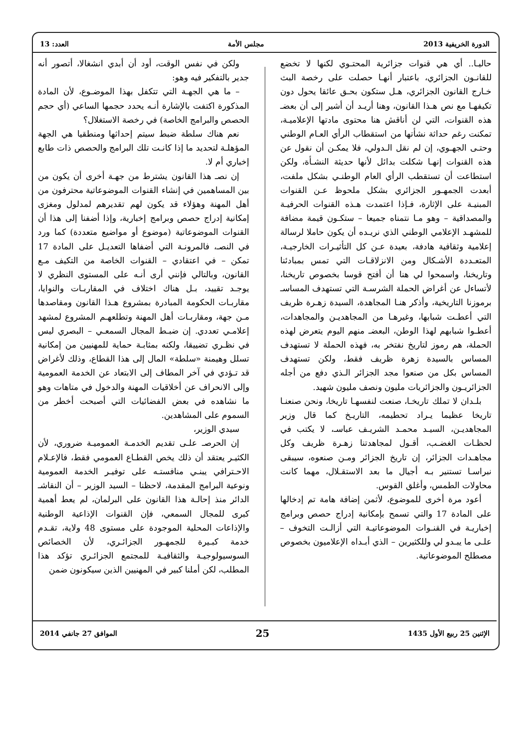الدورة الخريفية 2013 مجلس الأمة العدد: 13
حاليـا.. أي هي قنوات جزائرية المحتـوي لكنها لا تخضع للقانـون الجزائري، باعتبار أنهـا حصلت على رخصة البث خـارج القانون الجزائري، هـل ستكون بحـق عائقا يحول دون تكيفهـا مع نص هـذا القانون، وهنا أريـد أن أشير إلى أن بعضـ هذه القنوات، التي لن أناقش هنا محتوى مادتها الإعلاميـة، تمكنت رغم حداثة نشأتها من استقطاب الرأي العـام الوطني وحتـى الجهـوي، إن لم نقل الـدولي، فلا يمكـن أن نقول عن هذه القنوات إنهـا شكلت بدائل لأنها حديثة النشـأة، ولكن استطاعت أن تستقطب الرأي العام الوطنـي بشكل ملفت، أبعدت الجمهـور الجزائري بشكل ملحوظ عـن القنوات المبنيـة على الإثارة، فـإذا اعتمدت هـذه القنوات الحرفيـة والمصداقية – وهو مـا نتمناه جميعا – ستكـون قيمة مضافة للمشهـد الإعلامي الوطني الذي نريـده أن يكون حاملا لرسالة إعلامية وثقافية هادفة، بعيدة عـن كل التأثيـرات الخارجيـة، المتعـددة الأشـكال ومن الانزلاقـات التي تمس بمبادئنا وتاريخنا، واسمحوا لي هنا أن أفتح قوسا بخصوص تاريخنا، لأتساءل عن أغراض الحملة الشرسـة التي تستهدف المساسـ برموزنا التاريخية، وأذكر هنـا المجاهدة، السيدة زهـرة ظريف التي أعطـت شبابها، وغيرهـا من المجاهديـن والمجاهدات، أعطـوا شبابهم لهذا الوطن، البعضـ منهم اليوم يتعرض لهذه الحملة، هم رموز لتاريخ نفتخر به، فهذه الحملة لا تستهدف المساس بالسيدة زهرة ظريف فقط، ولكن تستهدف المساس بكل من صنعوا مجد الجزائر الـذي دفع من أجله الجزائريـون والجزائريات مليون ونصف مليون شهيد.
بلـدان لا تملك تاريخـا، صنعت لنفسهـا تاريخا، ونحن صنعنـا تاريخا عظيما يـراد تحطيمه، التاريـخ كما قال وزير المجاهديـن، السيـد محمـد الشريـف عباسـ، لا يكتب في لحظـات الغضـب، أقـول لمجاهدتنا زهـرة ظريف وكل مجاهـدات الجزائر، إن تاريخ الجزائر ومـن صنعوه، سيبقى نبراسـا تستنير بـه أجيال ما بعد الاستقـلال، مهما كانت محاولات الطمس، وأغلق القوس.
أعود مرة أخرى للموضوع، لأثمن إضافة هامة تم إدخالها على المادة 17 والتي تسمح بإمكانية إدراج حصص وبرامج إخباريـة في القنـوات الموضوعاتيـة التي أزالـت التخوف – علـى ما يبـدو لي وللكثيرين – الذي أبـداه الإعلاميون بخصوص مصطلح الموضوعاتية.
ولكن في نفس الوقت، أود أن أبدي انشغالا، أتصور أنه جدير بالتفكير فيه وهو:
– ما هي الجهـة التي تتكفل بهذا الموضـوع، لأن المادة المذكورة اكتفت بالإشارة أنـه يحدد حجمها الساعي (أي حجم الحصص والبرامج الخاصة) في رخصة الاستغلال؟
نعم هناك سلطة ضبط سيتم إحداثها ومنطقيا هي الجهة المؤهلـة لتحديد ما إذا كانـت تلك البرامج والحصص ذات طابع إخباري أم لا.
إن نصـ هذا القانون يشترط من جهـة أخرى أن يكون من بين المساهمين في إنشاء القنوات الموضوعاتية محترفون من أهل المهنة وهؤلاء قد يكون لهم تقديرهم لمدلول ومغزى إمكانية إدراج حصص وبرامج إخبارية، وإذا أضفنا إلى هذا أن القنوات الموضوعاتية (موضوع أو مواضيع متعددة) كما ورد في النصـ، فالمرونـة التي أضفاها التعديـل على المادة 17 تمكن – في اعتقادي – القنوات الخاصة من التكيف مـع القانون، وبالتالي فإنني أرى أنـه على المستوى النظري لا يوجـد تقييد، بـل هناك اختلاف في المقاربـات والنوايا، مقاربـات الحكومة المبادرة بمشروع هـذا القانون ومقاصدها مـن جهة، ومقاربـات أهل المهنة وتطلعهـم المشروع لمشهد إعلامـي تعددي. إن ضبـط المجال السمعـي – البصري ليس في نظـري تضييقا، ولكنه بمثابـة حماية للمهنيين من إمكانية تسلل وهيمنة «سلطة» المال إلى هذا القطاع، وذلك لأغراض قد تـؤدي في آخر المطاف إلى الابتعاد عن الخدمة العمومية وإلى الانحراف عن أخلاقيات المهنة والدخول في متاهات وهو ما نشاهده في بعض الفضائيات التي أصبحت أخطر من السموم على المشاهدين.
سيدي الوزير،
إن الحرصـ علـى تقديم الخدمـة العموميـة ضروري، لأن الكثيـر يعتقد أن ذلك يخص القطـاع العمومي فقط، فالإعـلام الاحـترافي يبنـي منافستـه على توفيـر الخدمة العمومية ونوعية البرامج المقدمة، لاحظنا – السيد الوزير – أن النقاشـ الدائر منذ إحالـة هذا القانون على البرلمان، لم يعط أهمية كبرى للمجال السمعي، فإن القنوات الإذاعية الوطنية والإذاعات المحلية الموجودة على مستوى 48 ولاية، تقـدم خدمة كبـيرة للجمهـور الجزائـري، لأن الخصائص السوسيولوجيـة والثقافيـة للمجتمع الجزائـري تؤكد هذا المطلب، لكن أملنا كبير في المهنيين الذين سيكونون ضمن
الإثنين 25 ربيع الأول 1435 25 الموافق 27 جانفي 2014